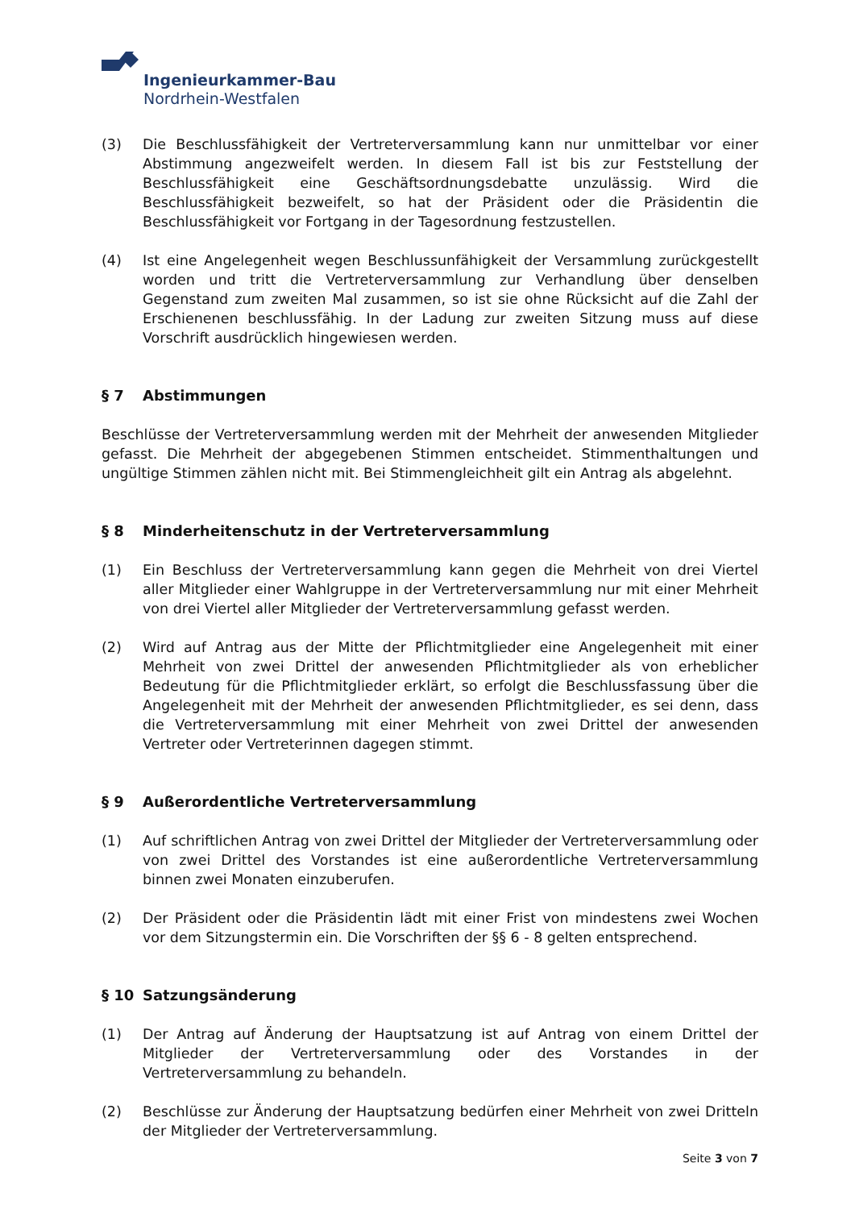Ingenieurkammer-Bau
Nordrhein-Westfalen
(3) Die Beschlussfähigkeit der Vertreterversammlung kann nur unmittelbar vor einer Abstimmung angezweifelt werden. In diesem Fall ist bis zur Feststellung der Beschlussfähigkeit eine Geschäftsordnungsdebatte unzulässig. Wird die Beschlussfähigkeit bezweifelt, so hat der Präsident oder die Präsidentin die Beschlussfähigkeit vor Fortgang in der Tagesordnung festzustellen.
(4) Ist eine Angelegenheit wegen Beschlussunfähigkeit der Versammlung zurückgestellt worden und tritt die Vertreterversammlung zur Verhandlung über denselben Gegenstand zum zweiten Mal zusammen, so ist sie ohne Rücksicht auf die Zahl der Erschienenen beschlussfähig. In der Ladung zur zweiten Sitzung muss auf diese Vorschrift ausdrücklich hingewiesen werden.
§ 7 Abstimmungen
Beschlüsse der Vertreterversammlung werden mit der Mehrheit der anwesenden Mitglieder gefasst. Die Mehrheit der abgegebenen Stimmen entscheidet. Stimmenthaltungen und ungültige Stimmen zählen nicht mit. Bei Stimmengleichheit gilt ein Antrag als abgelehnt.
§ 8 Minderheitenschutz in der Vertreterversammlung
(1) Ein Beschluss der Vertreterversammlung kann gegen die Mehrheit von drei Viertel aller Mitglieder einer Wahlgruppe in der Vertreterversammlung nur mit einer Mehrheit von drei Viertel aller Mitglieder der Vertreterversammlung gefasst werden.
(2) Wird auf Antrag aus der Mitte der Pflichtmitglieder eine Angelegenheit mit einer Mehrheit von zwei Drittel der anwesenden Pflichtmitglieder als von erheblicher Bedeutung für die Pflichtmitglieder erklärt, so erfolgt die Beschlussfassung über die Angelegenheit mit der Mehrheit der anwesenden Pflichtmitglieder, es sei denn, dass die Vertreterversammlung mit einer Mehrheit von zwei Drittel der anwesenden Vertreter oder Vertreterinnen dagegen stimmt.
§ 9 Außerordentliche Vertreterversammlung
(1) Auf schriftlichen Antrag von zwei Drittel der Mitglieder der Vertreterversammlung oder von zwei Drittel des Vorstandes ist eine außerordentliche Vertreterversammlung binnen zwei Monaten einzuberufen.
(2) Der Präsident oder die Präsidentin lädt mit einer Frist von mindestens zwei Wochen vor dem Sitzungstermin ein. Die Vorschriften der §§ 6 - 8 gelten entsprechend.
§ 10 Satzungsänderung
(1) Der Antrag auf Änderung der Hauptsatzung ist auf Antrag von einem Drittel der Mitglieder der Vertreterversammlung oder des Vorstandes in der Vertreterversammlung zu behandeln.
(2) Beschlüsse zur Änderung der Hauptsatzung bedürfen einer Mehrheit von zwei Dritteln der Mitglieder der Vertreterversammlung.
Seite 3 von 7